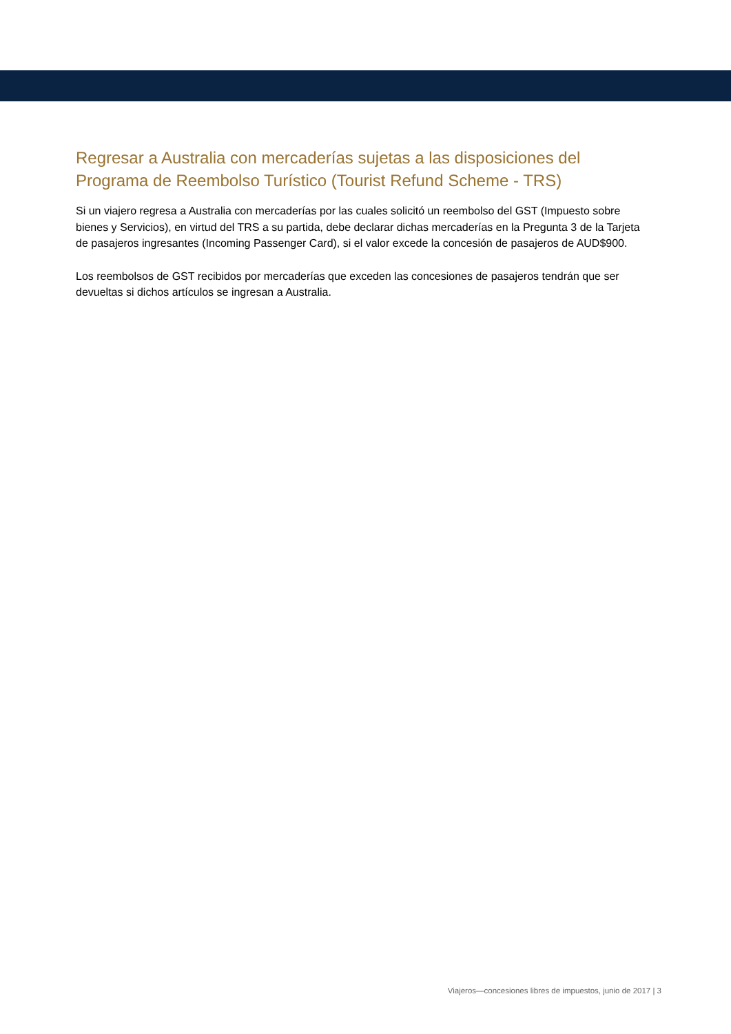Regresar a Australia con mercaderías sujetas a las disposiciones del Programa de Reembolso Turístico (Tourist Refund Scheme - TRS)
Si un viajero regresa a Australia con mercaderías por las cuales solicitó un reembolso del GST (Impuesto sobre bienes y Servicios), en virtud del TRS a su partida, debe declarar dichas mercaderías en la Pregunta 3 de la Tarjeta de pasajeros ingresantes (Incoming Passenger Card), si el valor excede la concesión de pasajeros de AUD$900.
Los reembolsos de GST recibidos por mercaderías que exceden las concesiones de pasajeros tendrán que ser devueltas si dichos artículos se ingresan a Australia.
Viajeros—concesiones libres de impuestos, junio de 2017 | 3